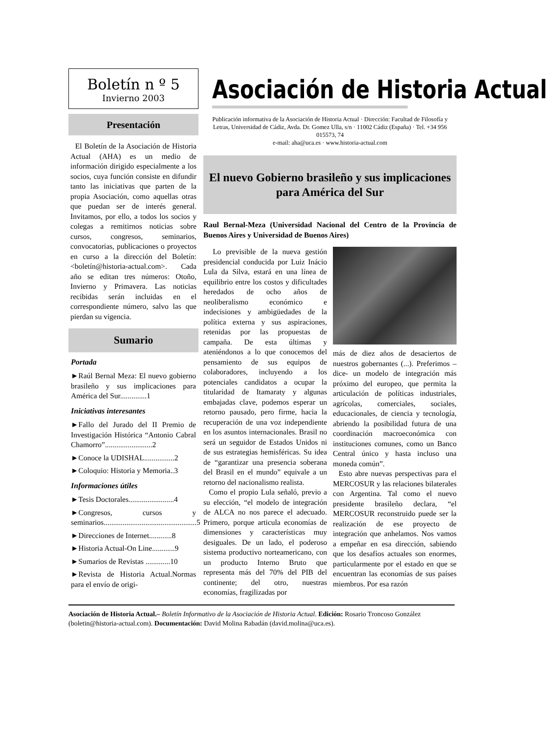Boletín n º 5
Invierno 2003
Presentación
El Boletín de la Asociación de Historia Actual (AHA) es un medio de información dirigido especialmente a los socios, cuya función consiste en difundir tanto las iniciativas que parten de la propia Asociación, como aquellas otras que puedan ser de interés general. Invitamos, por ello, a todos los socios y colegas a remitirnos noticias sobre cursos, congresos, seminarios, convocatorias, publicaciones o proyectos en curso a la dirección del Boletín: <boletín@historia-actual.com>. Cada año se editan tres números: Otoño, Invierno y Primavera. Las noticias recibidas serán incluidas en el correspondiente número, salvo las que pierdan su vigencia.
Sumario
Portada
►Raúl Bernal Meza: El nuevo gobierno brasileño y sus implicaciones para América del Sur..............1
Iniciativas interesantes
►Fallo del Jurado del II Premio de Investigación Histórica “Antonio Cabral Chamorro”.........................2
►Conoce la UDISHAL................2
►Coloquio: Historia y Memoria..3
Informaciones útiles
►Tesis Doctorales........................4
►Congresos, cursos y seminarios.................................................5
►Direcciones de Internet............8
►Historia Actual-On Line............9
►Sumarios de Revistas .............10
►Revista de Historia Actual.Normas para el envío de origi-
Asociación de Historia Actual
Publicación informativa de la Asociación de Historia Actual · Dirección: Facultad de Filosofía y Letras, Universidad de Cádiz, Avda. Dr. Gomez Ulla, s/n · 11002 Cádiz (España) · Tel. +34 956 015573, 74
e-mail: aha@uca.es · www.historia-actual.com
El nuevo Gobierno brasileño y sus implicaciones para América del Sur
Raul Bernal-Meza (Universidad Nacional del Centro de la Provincia de Buenos Aires y Universidad de Buenos Aires)
Lo previsible de la nueva gestión presidencial conducida por Luiz Inácio Lula da Silva, estará en una línea de equilibrio entre los costos y dificultades heredados de ocho años de neoliberalismo económico e indecisiones y ambigüedades de la política externa y sus aspiraciones, retenidas por las propuestas de campaña. De esta últimas y ateniéndonos a lo que conocemos del pensamiento de sus equipos de colaboradores, incluyendo a los potenciales candidatos a ocupar la titularidad de Itamaraty y algunas embajadas clave, podemos esperar un retorno pausado, pero firme, hacia la recuperación de una voz independiente en los asuntos internacionales. Brasil no será un seguidor de Estados Unidos ni de sus estrategias hemisféricas. Su idea de “garantizar una presencia soberana del Brasil en el mundo” equivale a un retorno del nacionalismo realista.
Como el propio Lula señaló, previo a su elección, “el modelo de integración de ALCA no nos parece el adecuado. Primero, porque articula economías de dimensiones y características muy desiguales. De un lado, el poderoso sistema productivo norteamericano, con un producto Interno Bruto que representa más del 70% del PIB del continente; del otro, nuestras economías, fragilizadas por
más de diez años de desaciertos de nuestros gobernantes (...). Preferimos –dice- un modelo de integración más próximo del europeo, que permita la articulación de políticas industriales, agrícolas, comerciales, sociales, educacionales, de ciencia y tecnología, abriendo la posibilidad futura de una coordinación macroeconómica con instituciones comunes, como un Banco Central único y hasta incluso una moneda común”.
Esto abre nuevas perspectivas para el MERCOSUR y las relaciones bilaterales con Argentina. Tal como el nuevo presidente brasileño declara, “el MERCOSUR reconstruido puede ser la realización de ese proyecto de integración que anhelamos. Nos vamos a empeñar en esa dirección, sabiendo que los desafíos actuales son enormes, particularmente por el estado en que se encuentran las economías de sus países miembros. Por esa razón
Asociación de Historia Actual.– Boletín Informativo de la Asociación de Historia Actual. Edición: Rosario Troncoso González (boletin@historia-actual.com). Documentación: David Molina Rabadán (david.molina@uca.es).